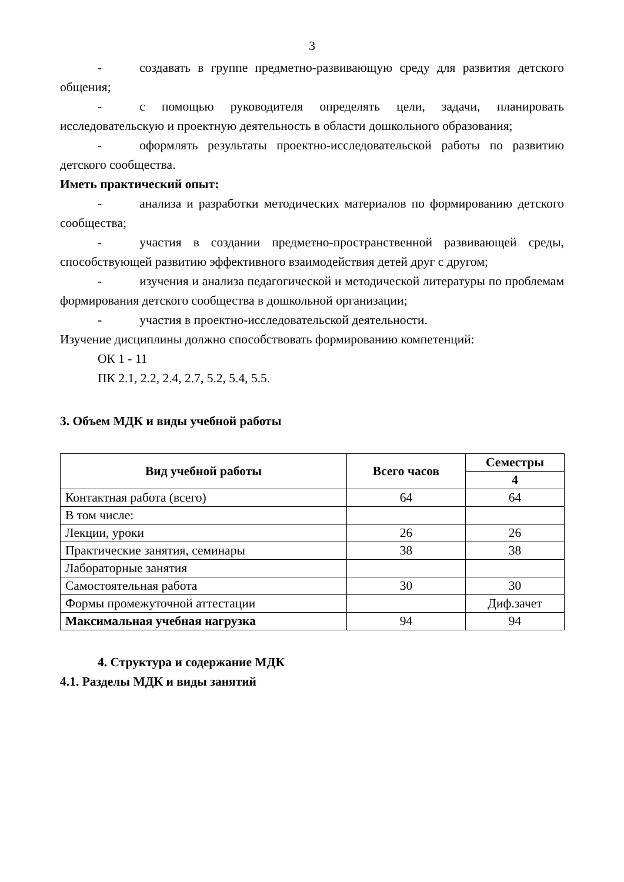3
- создавать в группе предметно-развивающую среду для развития детского общения;
- с помощью руководителя определять цели, задачи, планировать исследовательскую и проектную деятельность в области дошкольного образования;
- оформлять результаты проектно-исследовательской работы по развитию детского сообщества.
Иметь практический опыт:
- анализа и разработки методических материалов по формированию детского сообщества;
- участия в создании предметно-пространственной развивающей среды, способствующей развитию эффективного взаимодействия детей друг с другом;
- изучения и анализа педагогической и методической литературы по проблемам формирования детского сообщества в дошкольной организации;
- участия в проектно-исследовательской деятельности.
Изучение дисциплины должно способствовать формированию компетенций:
ОК 1 - 11
ПК 2.1, 2.2, 2.4, 2.7, 5.2, 5.4, 5.5.
3. Объем МДК и виды учебной работы
| Вид учебной работы | Всего часов | Семестры |
| --- | --- | --- |
| | | 4 |
| Контактная работа (всего) | 64 | 64 |
| В том числе: | | |
| Лекции, уроки | 26 | 26 |
| Практические занятия, семинары | 38 | 38 |
| Лабораторные занятия | | |
| Самостоятельная работа | 30 | 30 |
| Формы промежуточной аттестации | | Диф.зачет |
| Максимальная учебная нагрузка | 94 | 94 |
4. Структура и содержание МДК
4.1. Разделы МДК и виды занятий